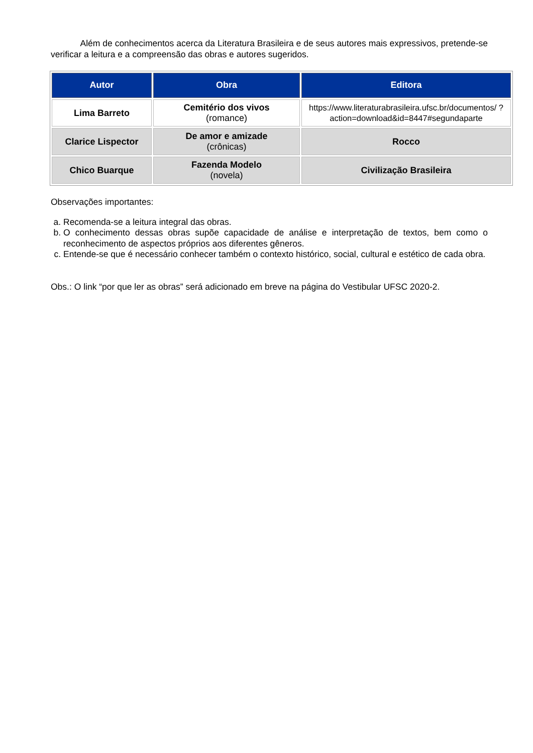Além de conhecimentos acerca da Literatura Brasileira e de seus autores mais expressivos, pretende-se verificar a leitura e a compreensão das obras e autores sugeridos.
| Autor | Obra | Editora |
| --- | --- | --- |
| Lima Barreto | Cemitério dos vivos (romance) | https://www.literaturabrasileira.ufsc.br/documentos/ ?action=download&id=8447#segundaparte |
| Clarice Lispector | De amor e amizade (crônicas) | Rocco |
| Chico Buarque | Fazenda Modelo (novela) | Civilização Brasileira |
Observações importantes:
a. Recomenda-se a leitura integral das obras.
b. O conhecimento dessas obras supõe capacidade de análise e interpretação de textos, bem como o reconhecimento de aspectos próprios aos diferentes gêneros.
c. Entende-se que é necessário conhecer também o contexto histórico, social, cultural e estético de cada obra.
Obs.: O link “por que ler as obras” será adicionado em breve na página do Vestibular UFSC 2020-2.